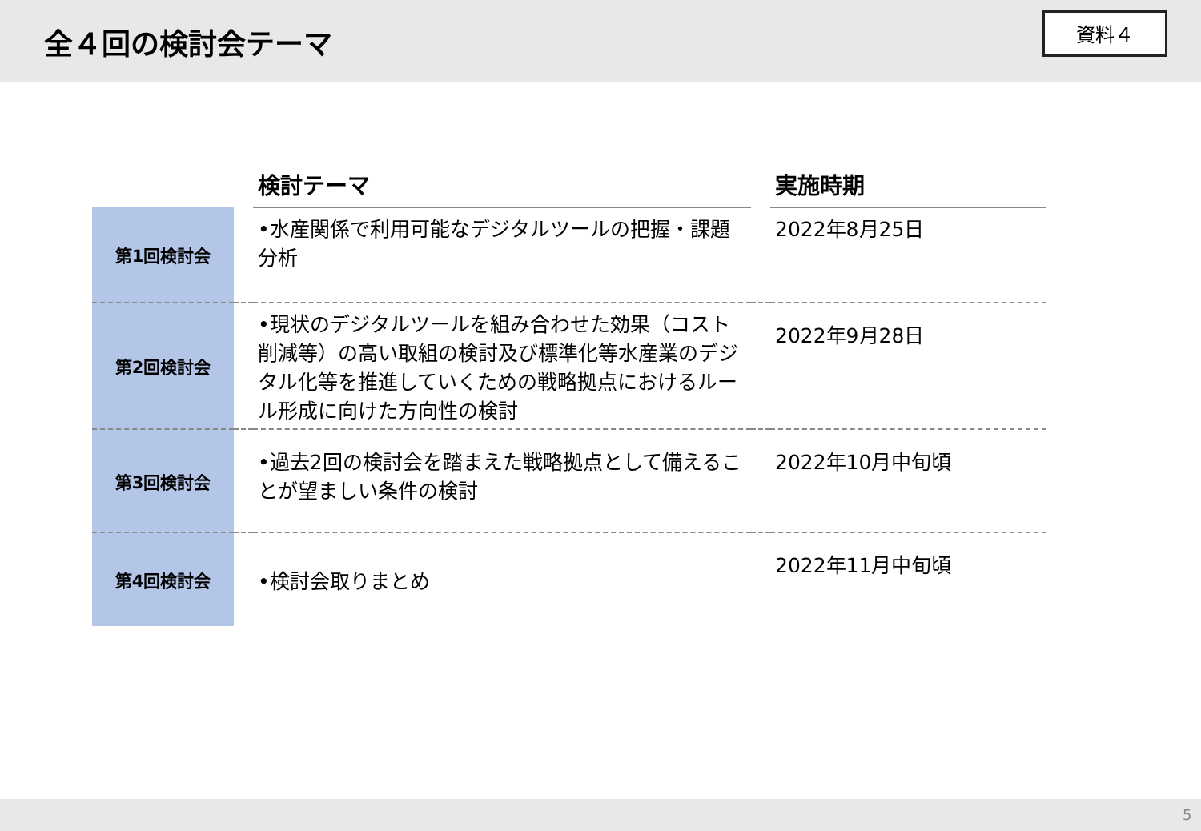全４回の検討会テーマ
資料４
| | | 検討テーマ | | 実施時期 |
| --- | --- | --- | --- | --- |
| 第1回検討会 | | •水産関係で利用可能なデジタルツールの把握・課題分析 | | 2022年8月25日 |
| 第2回検討会 | | •現状のデジタルツールを組み合わせた効果（コスト削減等）の高い取組の検討及び標準化等水産業のデジタル化等を推進していくための戦略拠点におけるルール形成に向けた方向性の検討 | | 2022年9月28日 |
| 第3回検討会 | | •過去2回の検討会を踏まえた戦略拠点として備えることが望ましい条件の検討 | | 2022年10月中旬頃 |
| 第4回検討会 | | •検討会取りまとめ | | 2022年11月中旬頃 |
5